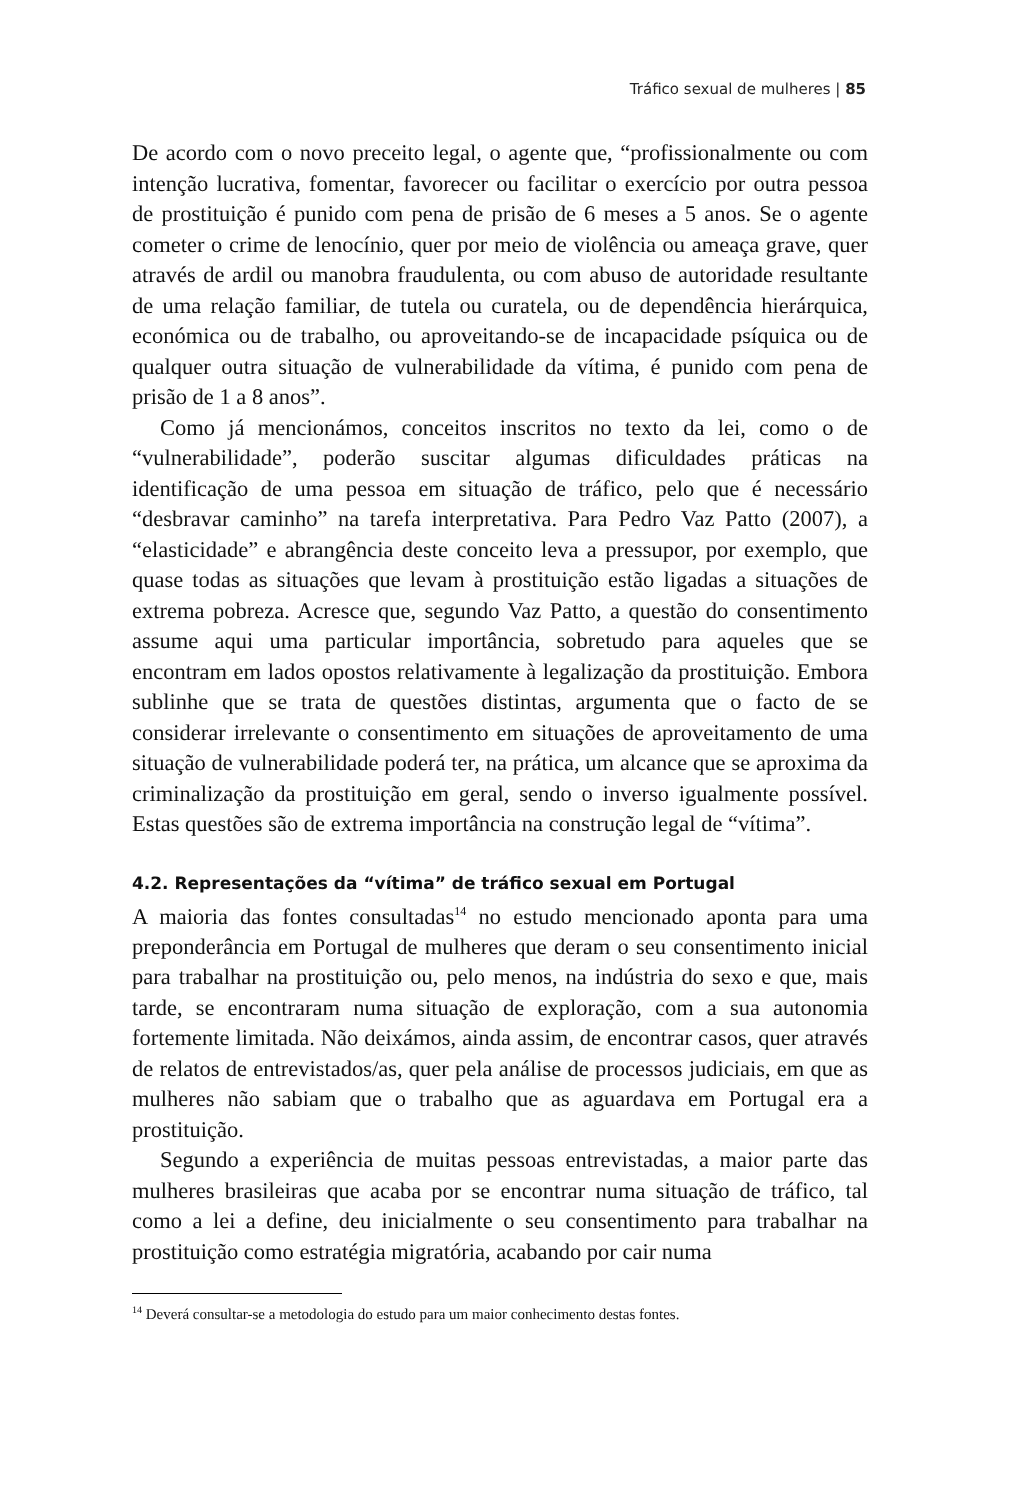Tráfico sexual de mulheres | 85
De acordo com o novo preceito legal, o agente que, “profissionalmente ou com intenção lucrativa, fomentar, favorecer ou facilitar o exercício por outra pessoa de prostituição é punido com pena de prisão de 6 meses a 5 anos. Se o agente cometer o crime de lenocínio, quer por meio de violência ou ameaça grave, quer através de ardil ou manobra fraudulenta, ou com abuso de autoridade resultante de uma relação familiar, de tutela ou curatela, ou de dependência hierárquica, económica ou de trabalho, ou aproveitando-se de incapacidade psíquica ou de qualquer outra situação de vulnerabilidade da vítima, é punido com pena de prisão de 1 a 8 anos”.
Como já mencionámos, conceitos inscritos no texto da lei, como o de “vulnerabilidade”, poderão suscitar algumas dificuldades práticas na identificação de uma pessoa em situação de tráfico, pelo que é necessário “desbravar caminho” na tarefa interpretativa. Para Pedro Vaz Patto (2007), a “elasticidade” e abrangência deste conceito leva a pressupor, por exemplo, que quase todas as situações que levam à prostituição estão ligadas a situações de extrema pobreza. Acresce que, segundo Vaz Patto, a questão do consentimento assume aqui uma particular importância, sobretudo para aqueles que se encontram em lados opostos relativamente à legalização da prostituição. Embora sublinhe que se trata de questões distintas, argumenta que o facto de se considerar irrelevante o consentimento em situações de aproveitamento de uma situação de vulnerabilidade poderá ter, na prática, um alcance que se aproxima da criminalização da prostituição em geral, sendo o inverso igualmente possível. Estas questões são de extrema importância na construção legal de “vítima”.
4.2. Representações da “vítima” de tráfico sexual em Portugal
A maioria das fontes consultadas<sup>14</sup> no estudo mencionado aponta para uma preponderância em Portugal de mulheres que deram o seu consentimento inicial para trabalhar na prostituição ou, pelo menos, na indústria do sexo e que, mais tarde, se encontraram numa situação de exploração, com a sua autonomia fortemente limitada. Não deixámos, ainda assim, de encontrar casos, quer através de relatos de entrevistados/as, quer pela análise de processos judiciais, em que as mulheres não sabiam que o trabalho que as aguardava em Portugal era a prostituição.
Segundo a experiência de muitas pessoas entrevistadas, a maior parte das mulheres brasileiras que acaba por se encontrar numa situação de tráfico, tal como a lei a define, deu inicialmente o seu consentimento para trabalhar na prostituição como estratégia migratória, acabando por cair numa
<sup>14</sup> Deverá consultar-se a metodologia do estudo para um maior conhecimento destas fontes.